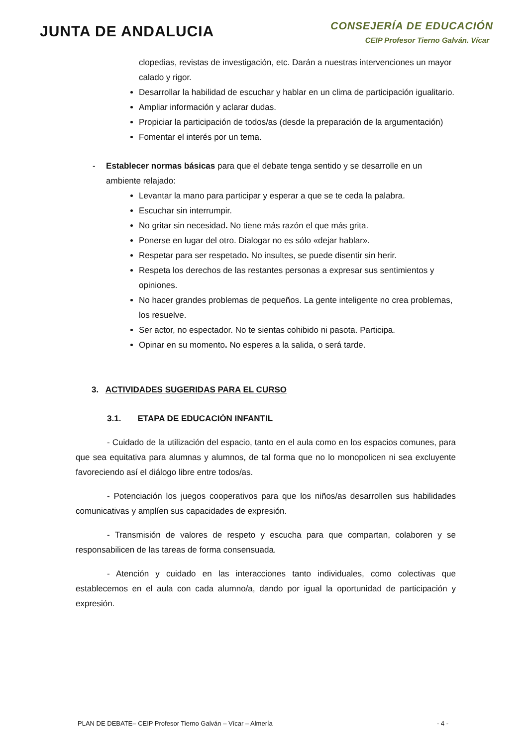JUNTA DE ANDALUCIA
CONSEJERÍA DE EDUCACIÓN
CEIP Profesor Tierno Galván. Vícar
clopedias, revistas de investigación, etc. Darán a nuestras intervenciones un mayor calado y rigor.
Desarrollar la habilidad de escuchar y hablar en un clima de participación igualitario.
Ampliar información y aclarar dudas.
Propiciar la participación de todos/as (desde la preparación de la argumentación)
Fomentar el interés por un tema.
- Establecer normas básicas para que el debate tenga sentido y se desarrolle en un ambiente relajado:
Levantar la mano para participar y esperar a que se te ceda la palabra.
Escuchar sin interrumpir.
No gritar sin necesidad. No tiene más razón el que más grita.
Ponerse en lugar del otro. Dialogar no es sólo «dejar hablar».
Respetar para ser respetado. No insultes, se puede disentir sin herir.
Respeta los derechos de las restantes personas a expresar sus sentimientos y opiniones.
No hacer grandes problemas de pequeños. La gente inteligente no crea problemas, los resuelve.
Ser actor, no espectador. No te sientas cohibido ni pasota. Participa.
Opinar en su momento. No esperes a la salida, o será tarde.
3. ACTIVIDADES SUGERIDAS PARA EL CURSO
3.1. ETAPA DE EDUCACIÓN INFANTIL
- Cuidado de la utilización del espacio, tanto en el aula como en los espacios comunes, para que sea equitativa para alumnas y alumnos, de tal forma que no lo monopolicen ni sea excluyente favoreciendo así el diálogo libre entre todos/as.
- Potenciación los juegos cooperativos para que los niños/as desarrollen sus habilidades comunicativas y amplíen sus capacidades de expresión.
- Transmisión de valores de respeto y escucha para que compartan, colaboren y se responsabilicen de las tareas de forma consensuada.
- Atención y cuidado en las interacciones tanto individuales, como colectivas que establecemos en el aula con cada alumno/a, dando por igual la oportunidad de participación y expresión.
PLAN DE DEBATE– CEIP Profesor Tierno Galván – Vícar – Almería - 4 -